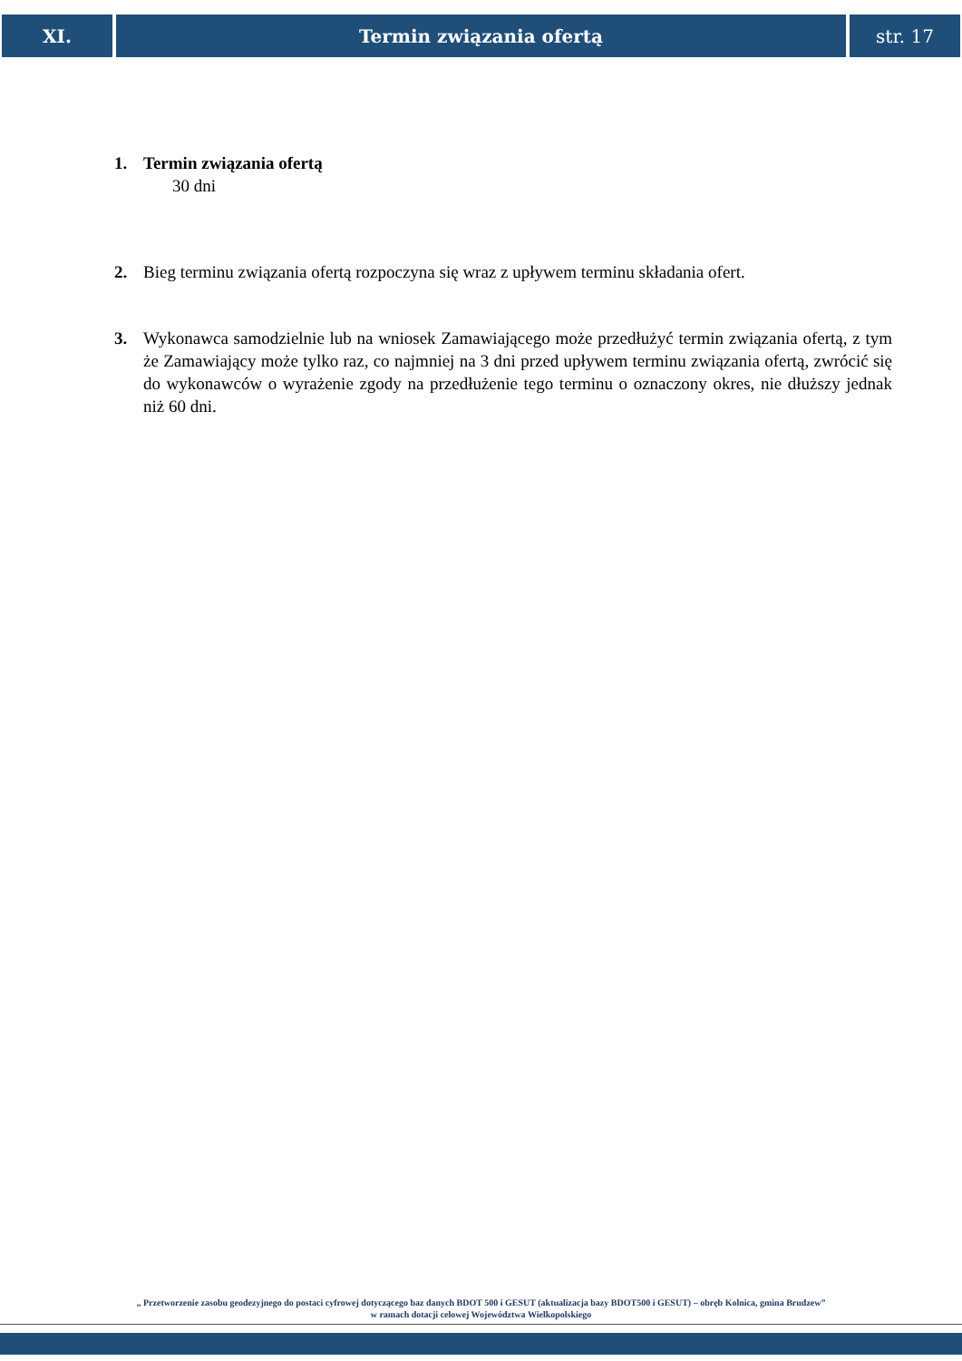XI. Termin związania ofertą str. 17
1. Termin związania ofertą
30 dni
2. Bieg terminu związania ofertą rozpoczyna się wraz z upływem terminu składania ofert.
3. Wykonawca samodzielnie lub na wniosek Zamawiającego może przedłużyć termin związania ofertą, z tym że Zamawiający może tylko raz, co najmniej na 3 dni przed upływem terminu związania ofertą, zwrócić się do wykonawców o wyrażenie zgody na przedłużenie tego terminu o oznaczony okres, nie dłuższy jednak niż 60 dni.
„ Przetworzenie zasobu geodezyjnego do postaci cyfrowej dotyczącego baz danych BDOT 500 i GESUT (aktualizacja bazy BDOT500 i GESUT) – obręb Kolnica, gmina Brudzew”
w ramach dotacji celowej Województwa Wielkopolskiego